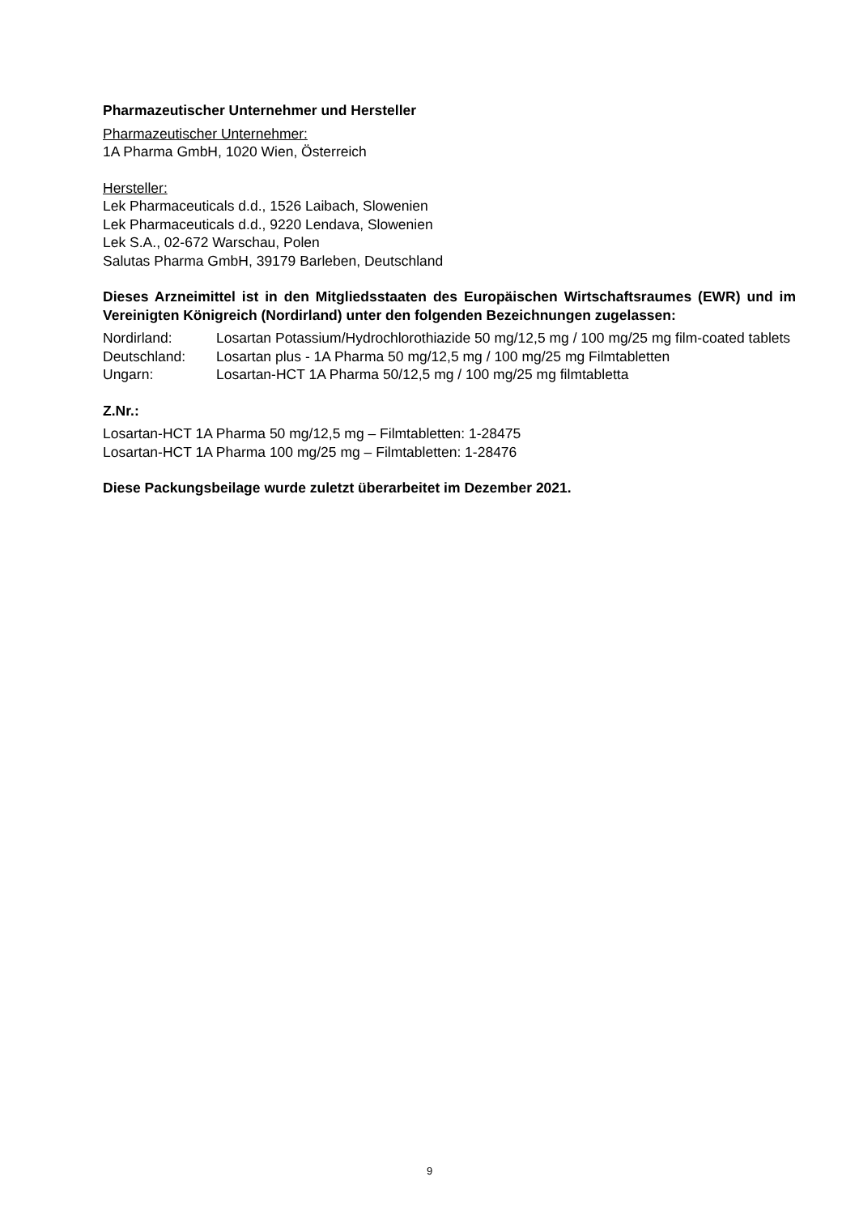Pharmazeutischer Unternehmer und Hersteller
Pharmazeutischer Unternehmer:
1A Pharma GmbH, 1020 Wien, Österreich
Hersteller:
Lek Pharmaceuticals d.d., 1526 Laibach, Slowenien
Lek Pharmaceuticals d.d., 9220 Lendava, Slowenien
Lek S.A., 02-672 Warschau, Polen
Salutas Pharma GmbH, 39179 Barleben, Deutschland
Dieses Arzneimittel ist in den Mitgliedsstaaten des Europäischen Wirtschaftsraumes (EWR) und im Vereinigten Königreich (Nordirland) unter den folgenden Bezeichnungen zugelassen:
| Nordirland: | Losartan Potassium/Hydrochlorothiazide 50 mg/12,5 mg / 100 mg/25 mg film-coated tablets |
| Deutschland: | Losartan plus - 1A Pharma 50 mg/12,5 mg / 100 mg/25 mg Filmtabletten |
| Ungarn: | Losartan-HCT 1A Pharma 50/12,5 mg / 100 mg/25 mg filmtabletta |
Z.Nr.:
Losartan-HCT 1A Pharma 50 mg/12,5 mg – Filmtabletten: 1-28475
Losartan-HCT 1A Pharma 100 mg/25 mg – Filmtabletten: 1-28476
Diese Packungsbeilage wurde zuletzt überarbeitet im Dezember 2021.
9